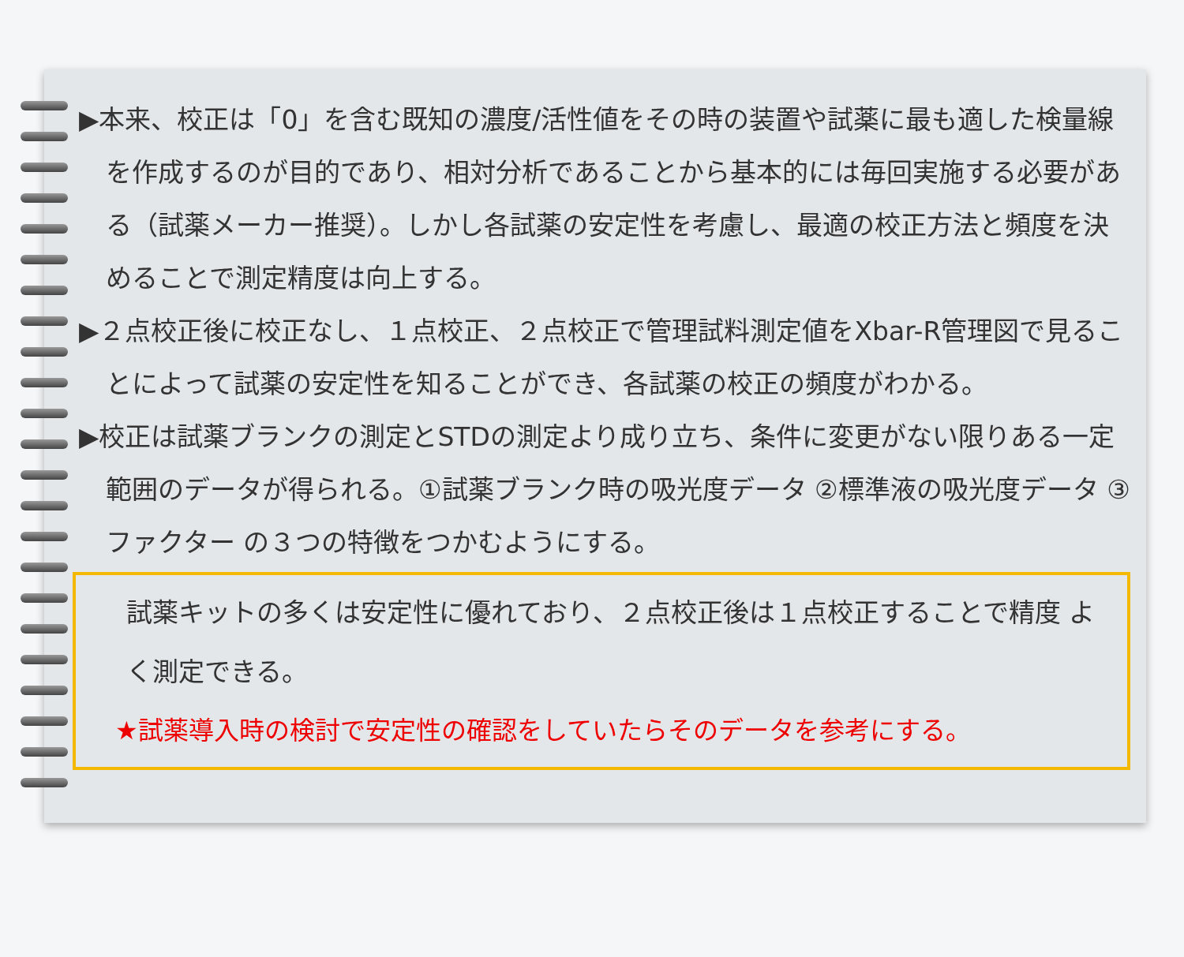▶本来、校正は「0」を含む既知の濃度/活性値をその時の装置や試薬に最も適した検量線を作成するのが目的であり、相対分析であることから基本的には毎回実施する必要がある（試薬メーカー推奨）。しかし各試薬の安定性を考慮し、最適の校正方法と頻度を決めることで測定精度は向上する。
▶２点校正後に校正なし、１点校正、２点校正で管理試料測定値をXbar-R管理図で見ることによって試薬の安定性を知ることができ、各試薬の校正の頻度がわかる。
▶校正は試薬ブランクの測定とSTDの測定より成り立ち、条件に変更がない限りある一定範囲のデータが得られる。①試薬ブランク時の吸光度データ ②標準液の吸光度データ ③ファクター の３つの特徴をつかむようにする。
試薬キットの多くは安定性に優れており、２点校正後は１点校正することで精度 よく測定できる。
★試薬導入時の検討で安定性の確認をしていたらそのデータを参考にする。